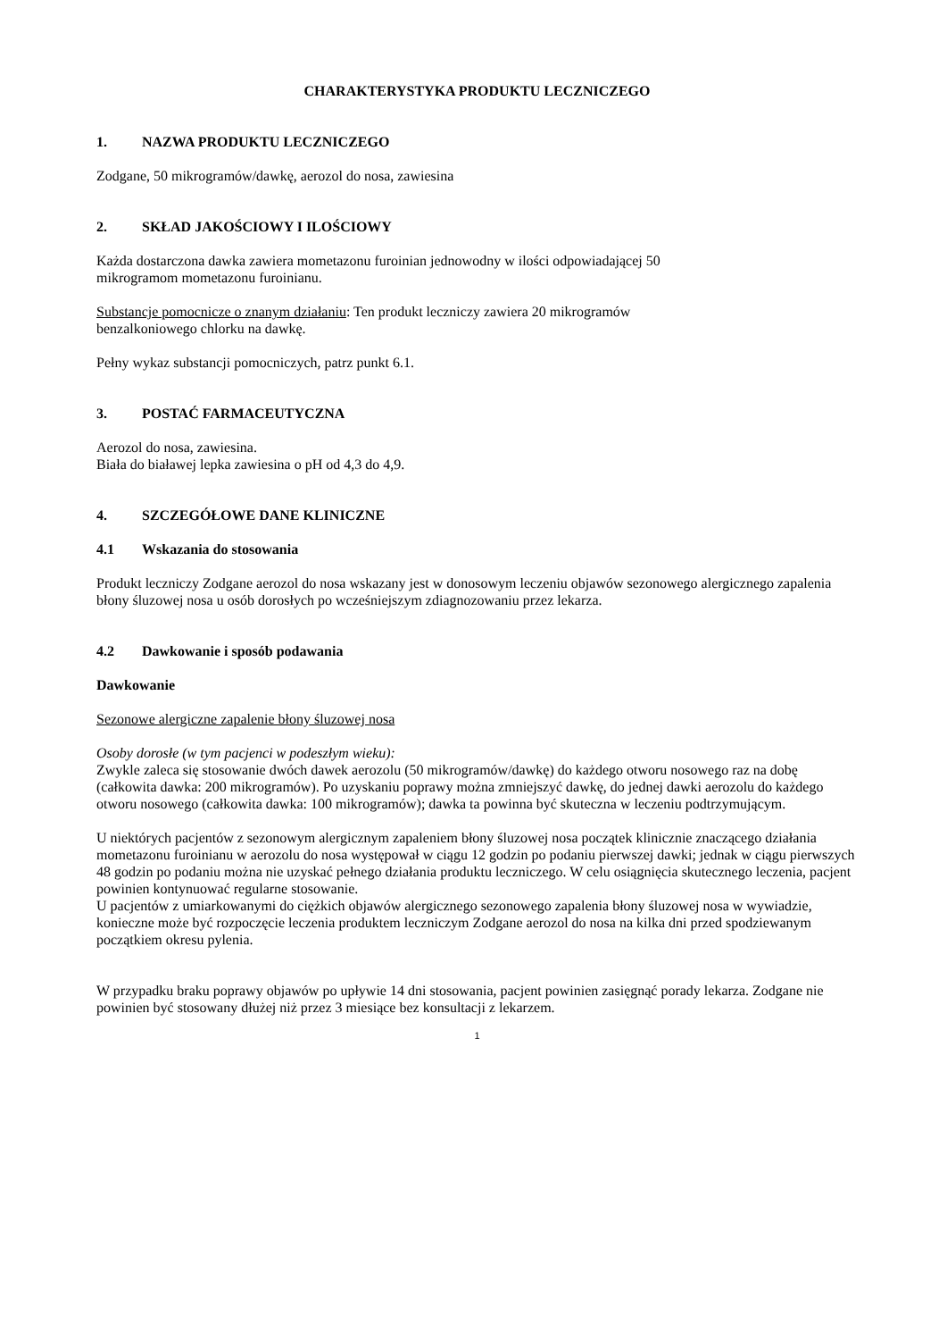CHARAKTERYSTYKA PRODUKTU LECZNICZEGO
1. NAZWA PRODUKTU LECZNICZEGO
Zodgane, 50 mikrogramów/dawkę, aerozol do nosa, zawiesina
2. SKŁAD JAKOŚCIOWY I ILOŚCIOWY
Każda dostarczona dawka zawiera mometazonu furoinian jednowodny w ilości odpowiadającej 50
mikrogramom mometazonu furoinianu.
Substancje pomocnicze o znanym działaniu: Ten produkt leczniczy zawiera 20 mikrogramów
benzalkoniowego chlorku na dawkę.
Pełny wykaz substancji pomocniczych, patrz punkt 6.1.
3. POSTAĆ FARMACEUTYCZNA
Aerozol do nosa, zawiesina.
Biała do białawej lepka zawiesina o pH od 4,3 do 4,9.
4. SZCZEGÓŁOWE DANE KLINICZNE
4.1 Wskazania do stosowania
Produkt leczniczy Zodgane aerozol do nosa wskazany jest w donosowym leczeniu objawów sezonowego alergicznego zapalenia błony śluzowej nosa u osób dorosłych po wcześniejszym zdiagnozowaniu przez lekarza.
4.2 Dawkowanie i sposób podawania
Dawkowanie
Sezonowe alergiczne zapalenie błony śluzowej nosa
Osoby dorosłe (w tym pacjenci w podeszłym wieku):
Zwykle zaleca się stosowanie dwóch dawek aerozolu (50 mikrogramów/dawkę) do każdego otworu nosowego raz na dobę (całkowita dawka: 200 mikrogramów). Po uzyskaniu poprawy można zmniejszyć dawkę, do jednej dawki aerozolu do każdego otworu nosowego (całkowita dawka: 100 mikrogramów); dawka ta powinna być skuteczna w leczeniu podtrzymującym.
U niektórych pacjentów z sezonowym alergicznym zapaleniem błony śluzowej nosa początek klinicznie znaczącego działania mometazonu furoinianu w aerozolu do nosa występował w ciągu 12 godzin po podaniu pierwszej dawki; jednak w ciągu pierwszych 48 godzin po podaniu można nie uzyskać pełnego działania produktu leczniczego. W celu osiągnięcia skutecznego leczenia, pacjent powinien kontynuować regularne stosowanie.
U pacjentów z umiarkowanymi do ciężkich objawów alergicznego sezonowego zapalenia błony śluzowej nosa w wywiadzie, konieczne może być rozpoczęcie leczenia produktem leczniczym Zodgane aerozol do nosa na kilka dni przed spodziewanym początkiem okresu pylenia.
W przypadku braku poprawy objawów po upływie 14 dni stosowania, pacjent powinien zasięgnąć porady lekarza. Zodgane nie powinien być stosowany dłużej niż przez 3 miesiące bez konsultacji z lekarzem.
1